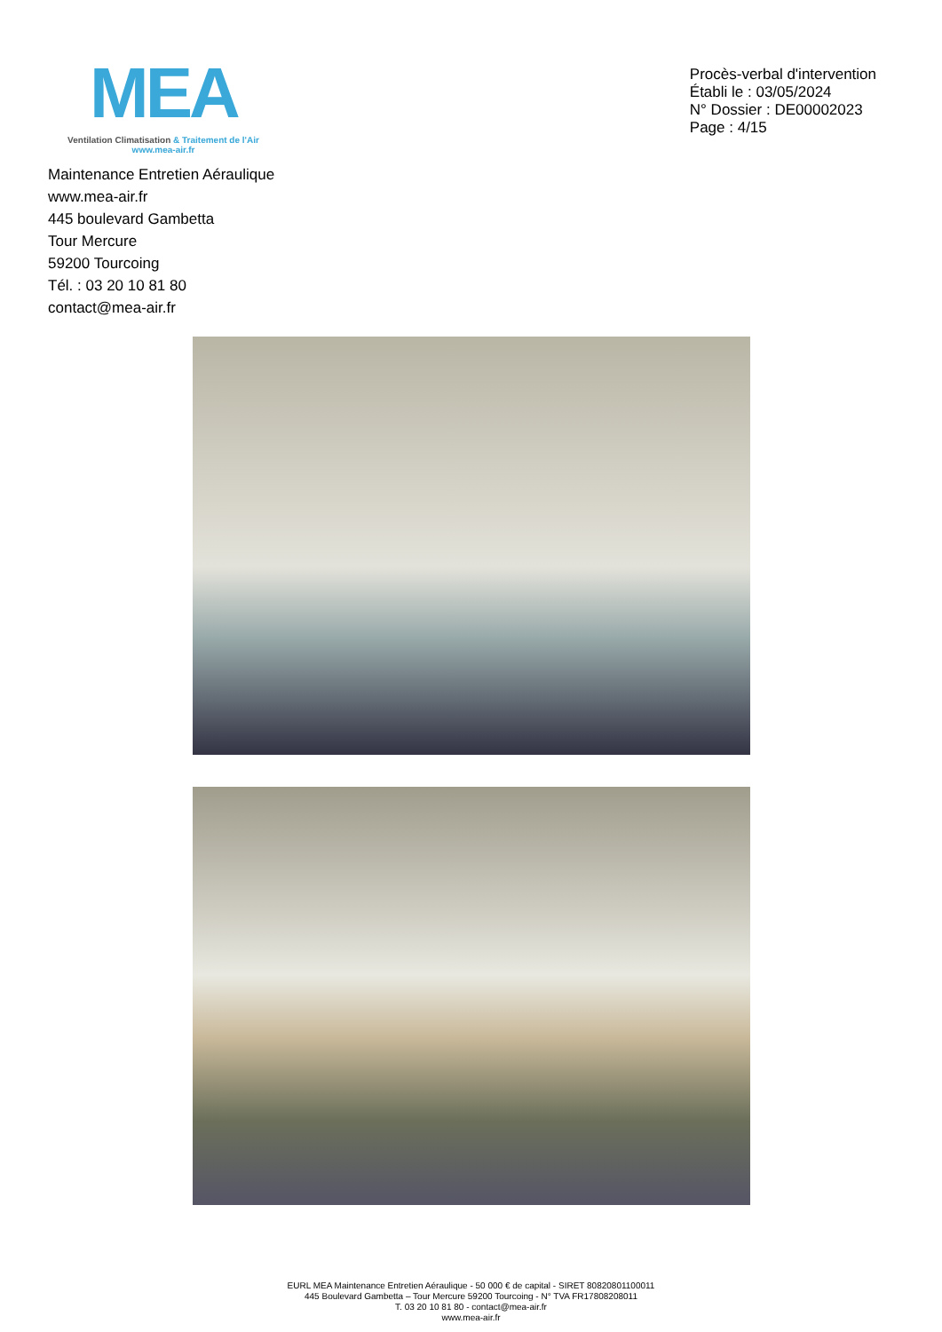MEA
Ventilation Climatisation & Traitement de l'Air
www.mea-air.fr
Procès-verbal d'intervention
Établi le : 03/05/2024
N° Dossier : DE00002023
Page : 4/15
Maintenance Entretien Aéraulique
www.mea-air.fr
445 boulevard Gambetta
Tour Mercure
59200 Tourcoing
Tél. : 03 20 10 81 80
contact@mea-air.fr
EURL MEA Maintenance Entretien Aéraulique - 50 000 € de capital - SIRET 80820801100011
445 Boulevard Gambetta – Tour Mercure 59200 Tourcoing - N° TVA FR17808208011
T. 03 20 10 81 80 - contact@mea-air.fr
www.mea-air.fr